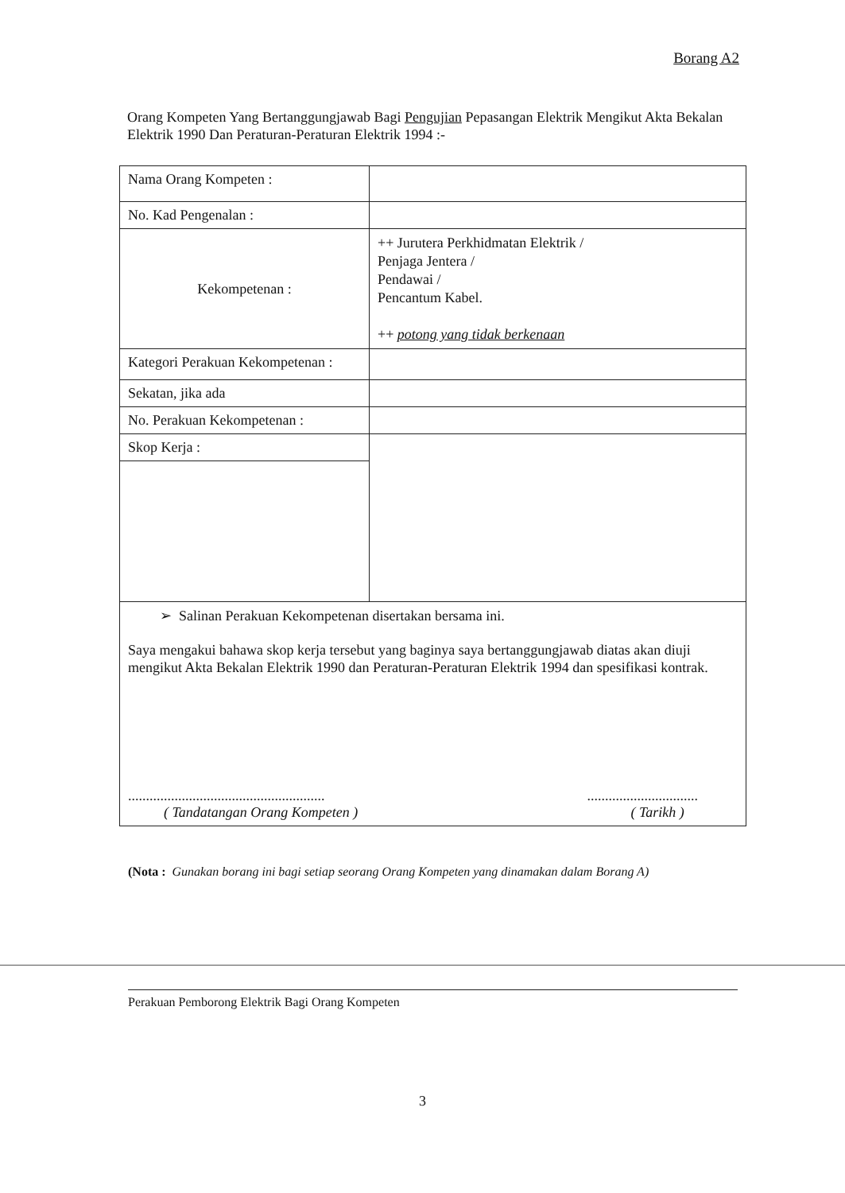Borang A2
Orang Kompeten Yang Bertanggungjawab Bagi Pengujian Pepasangan Elektrik Mengikut Akta Bekalan Elektrik 1990 Dan Peraturan-Peraturan Elektrik 1994 :-
| Nama Orang Kompeten : | |
| No. Kad Pengenalan : | |
| Kekompetenan : | ++ Jurutera Perkhidmatan Elektrik / Penjaga Jentera / Pendawai / Pencantum Kabel. ++ potong yang tidak berkenaan |
| Kategori Perakuan Kekompetenan : | |
| Sekatan, jika ada | |
| No. Perakuan Kekompetenan : | |
| Skop Kerja : | |
| ➢ Salinan Perakuan Kekompetenan disertakan bersama ini. Saya mengakui bahawa skop kerja tersebut yang baginya saya bertanggungjawab diatas akan diuji mengikut Akta Bekalan Elektrik 1990 dan Peraturan-Peraturan Elektrik 1994 dan spesifikasi kontrak. ....................................................... ( Tandatangan Orang Kompeten ) ............................... ( Tarikh ) | |
(Nota : Gunakan borang ini bagi setiap seorang Orang Kompeten yang dinamakan dalam Borang A)
Perakuan Pemborong Elektrik Bagi Orang Kompeten
3